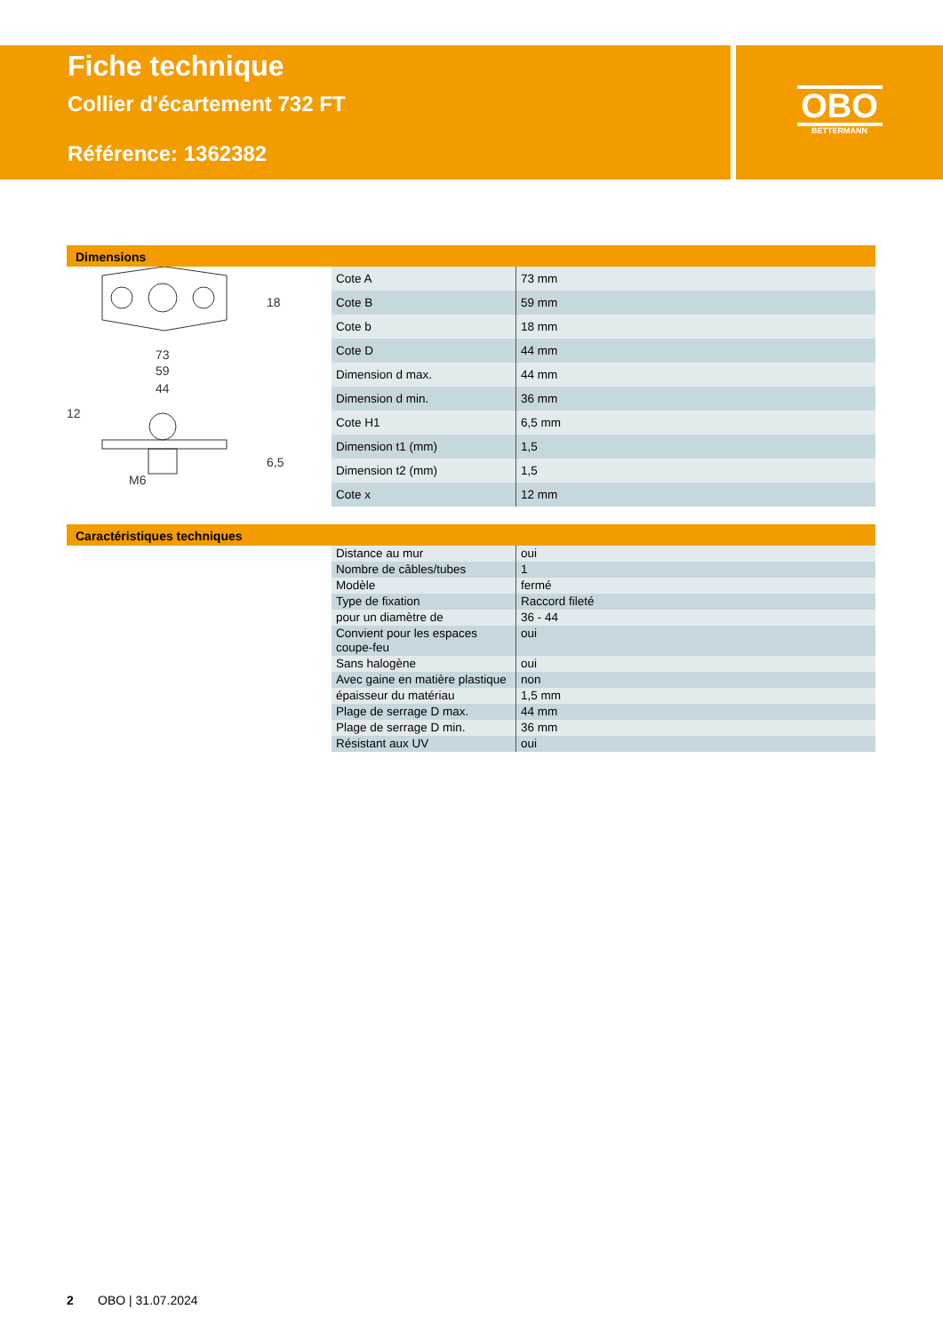Fiche technique
Collier d'écartement 732 FT
Référence: 1362382
OBO
BETTERMANN
Dimensions
73
59
44
M6
12
18
6,5
| Cote A | 73 mm |
| Cote B | 59 mm |
| Cote b | 18 mm |
| Cote D | 44 mm |
| Dimension d max. | 44 mm |
| Dimension d min. | 36 mm |
| Cote H1 | 6,5 mm |
| Dimension t1 (mm) | 1,5 |
| Dimension t2 (mm) | 1,5 |
| Cote x | 12 mm |
Caractéristiques techniques
| Distance au mur | oui |
| Nombre de câbles/tubes | 1 |
| Modèle | fermé |
| Type de fixation | Raccord fileté |
| pour un diamètre de | 36 - 44 |
| Convient pour les espaces coupe-feu | oui |
| Sans halogène | oui |
| Avec gaine en matière plastique | non |
| épaisseur du matériau | 1,5 mm |
| Plage de serrage D max. | 44 mm |
| Plage de serrage D min. | 36 mm |
| Résistant aux UV | oui |
2 OBO | 31.07.2024